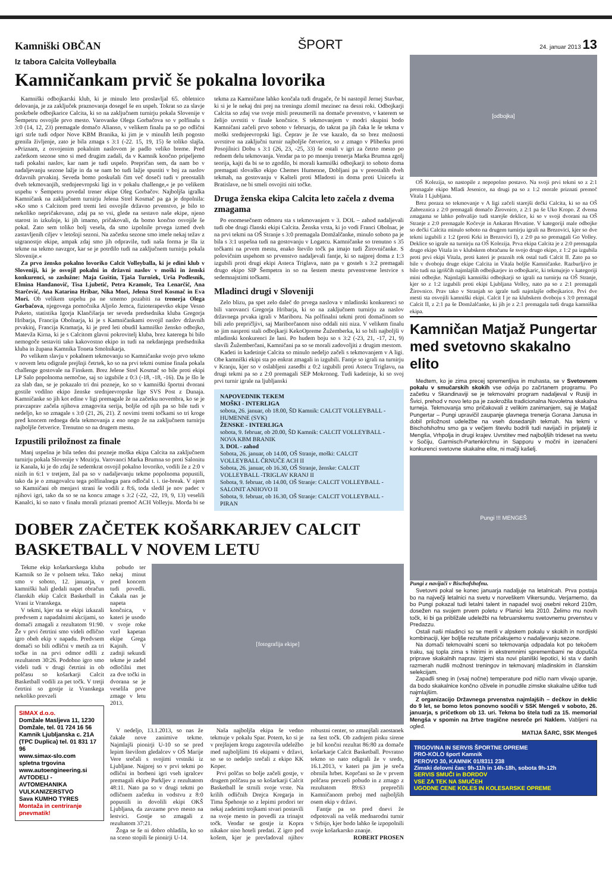Kamniški OBČAN ŠPORT 24. januar 2013 13
Iz tabora Calcita Volleyballa
Kamničankam prvič še pokalna lovorika
Kamniški odbojkarski klub, ki je minulo leto proslavljal 65. obletnico delovanja, je za zaključek praznovanja dosegel še en uspeh. Tokrat so za slavje poskrbele odbojkarice Calcita, ki so na zaključnem turnirju pokala Slovenije v Šempetru osvojile prvo mesto. Varovanke Olega Gorbačova so v polfinalu s 3:0 (14, 12, 23) premagale domačo Alianso, v velikem finalu pa so po odlični igri strle tudi odpor Nove KBM Branika, ki jim je v minulih letih pogosto grenila življenje, zato je bila zmaga s 3:1 (-22. 15, 19, 15) še toliko slajša. »Priznam, z osvojenim pokalnim naslovom je padlo veliko breme. Pred začetkom sezone smo si med drugim zadali, da v Kamnik končno pripeljemo tudi pokalni naslov, kar nam je tudi uspelo. Prepričan sem, da nam bo v nadaljevanju sezone lažje in da se nam bo tudi lažje spustiti v boj za naslov državnih prvakinj. Seveda bomo poskušali čim več doseči tudi v preostalih dveh tekmovanjih, srednjeevropski ligi in v pokalu challenge,« je po velikem uspehu v Šempetru povedal trener ekipe Oleg Gorbačov. Najboljša igralka Kamničank na zaključnem turnirju Jelena Strel Kosmač pa ga je dopolnila: »Ko smo s Calcitom pred tremi leti osvojile državno prvenstvo, je bilo to nekoliko nepričakovano, zdaj pa so vsi, glede na sestavo naše ekipe, njeno starost in izkušnje, ki jih imamo, pričakovali, da bomo končno osvojile še pokal. Zato sem toliko bolj vesela, da smo izpolnile prvega izmed dveh zastavljenih ciljev v letošnji sezoni. Na začetku sezone smo imele nekaj težav z uigranostjo ekipe, ampak zdaj smo jih odpravile, tudi naša forma je šla iz tekme na tekmo navzgor, kar se je potrdilo tudi na zaključnem turnirju pokala Slovenije.«
Za prvo žensko pokalno lovoriko Calcit Volleyballa, ki je edini klub v Sloveniji, ki je osvojil pokalni in državni naslov v moški in ženski konkurenci, so zaslužne: Maja Guštin, Tjaša Turnšek, Urša Podlesnik, Elmina Handanovič, Tisa Ljubetič, Petra Kramolc, Tea Lenarčič, Ana Starčević, Ana Katarina Hribar, Nika Mori, Jelena Strel Kosmač in Eva Mori. Ob velikem uspehu pa ne smemo pozabiti na trenerja Olega Gorbačova, njegovega pomočnika Aljošo Jemca, fizioterapevtko ekipe Vesno Puketo, statistika Igorja Klančišarja ter seveda predsednika kluba Gregorja Hribarja, Francija Obolnarja, ki je s Kamničankami osvojil naslov državnih prvakinj, Francija Kramarja, ki je pred leti obudil kamniško žensko odbojko, Matevža Kirna, ki je s Calcitom glavni pokrovitelj kluba, brez katerega bi bilo nemogoče sestaviti tako kakovostno ekipo in tudi na nekdanjega predsednika kluba in župana Kamnika Toneta Smolnikarja.
Po velikem slavju v pokalnem tekmovanju so Kamničanke svojo prvo tekmo v novem letu odigrale prejšnji četrtek, ko so na prvi tekmi osmine finala pokala challenge gostovale na Finskem. Brez Jelene Strel Kosmač so bile proti ekipi LP Salo popolnoma nemočne, saj so izgubile z 0:3 (-18, -18, -16). Da je šlo le za slab dan, se je pokazalo tri dni pozneje, ko so v kamniški športni dvorani gostile vodilno ekipo ženske srednjeevropske lige SVS Post z Dunaja. Kamničanke so jih kot edine v ligi premagale že na začetku novembra, ko se je pravzaprav začela njihova zmagovita serija, boljše od njih pa so bile tudi v nedeljo, ko so zmagale s 3:0 (21, 26, 21). Z novimi tremi točkami so tri kroge pred koncem rednega dela tekmovanja z eno nogo že na zaključnem turnirju najboljše četverice. Trenutno so na drugem mestu.
Izpustili priložnost za finale
Manj uspešna je bila teden dni pozneje moška ekipa Calcita na zaključnem turnirju pokala Slovenije v Mozirju. Varovanci Marka Brumna so proti Salonitu iz Kanala, ki je do zdaj že sedemkrat osvojil pokalno lovoriko, vodili že z 2:0 v nizih in 6:1 v tretjem, žal pa so v nadaljevanju tekme popolnoma popustili, tako da je o zmagovalcu tega polfinalnega para odločal t. i. tie-break. V njem so Kamničani ob menjavi strani še vodili z 8:6, toda sledil je nov padec v njihovi igri, tako da so se na koncu zmage s 3:2 (-22, -22, 19, 9, 13) veselili Kanalci, ki so nato v finalu morali priznati premoč ACH Volleyju. Morda bi se tekma za Kamničane lahko končala tudi drugače, če bi nastopil Jernej Stavbar, ki si je le nekaj dni prej na treningu zlomil mezinec na desni roki. Odbojkarji Calcita so zdaj vse svoje misli preusmerili na domače prvenstvo, v katerem se želijo uvrstiti v finale končnice. S tekmovanjem v modri skupini bodo Kamničani začeli prvo soboto v februarju, do takrat pa jih čaka le še tekma v moški srednjeevropski ligi. Čeprav je že vse kazalo, da so brez možnosti uvrstitve na zaključni turnir najboljše četverice, so z zmago v Pliberku proti Posojilnici Dobu s 3:1 (26, 23, -25, 33) še ostali v igri za četrto mesto po rednem delu tekmovanja. Vendar pa to po mnenju trenerja Marka Brumna zgolj teorija, kajti da bi se to zgodilo, bi morali kamniški odbojkarji to soboto doma premagati slovaško ekipo Chemes Humenne, Dobljani pa v preostalih dveh tekmah, na gostovanju v Kašteli proti Mladosti in doma proti Unicefu iz Bratislave, ne bi smeli osvojiti niti točke.
Druga ženska ekipa Calcita leto začela z dvema zmagama
Po enomesečnem odmoru sta s tekmovanjem v 3. DOL – zahod nadaljevali tudi obe drugi članski ekipi Calcita. Ženska vrsta, ki jo vodi Franci Obolnar, je na prvi tekmi na OŠ Stranje s 3:0 premagala Domžalčanke, minulo soboto pa je bila s 3:1 uspešna tudi na gostovanju v Logatcu. Kamničanke so trenutno s 35 točkami na prvem mestu, enako število točk pa imajo tudi Žirovničanke. S polovičnim uspehom so prvenstvo nadaljevali fantje, ki so najprej doma z 1:3 izgubili proti drugi ekipi Asteca Triglava, nato pa v gosteh s 3:2 premagali drugo ekipo SIP Šempetra in so na šestem mestu prvenstvene lestvice s sedemnajstimi točkami.
Mladinci drugi v Sloveniji
Zelo blizu, pa spet zelo daleč do prvega naslova v mladinski konkurenci so bili varovanci Gregorja Hribarja, ki so na zaključnem turnirju za naslov državnega prvaka igrali v Mariboru. Na polfinalni tekmi proti domačinom so bili zelo prepričljivi, saj Mariborčanom niso oddali niti niza. V velikem finalu so jim nasproti stali odbojkarji KekoOpreme Žužemberka, ki so bili najboljši v mladinski konkurenci že lani. Po hudem boju so s 3:2 (-23, 21, -17, 21, 9) slavili Žužemberčani, Kamničani pa so se morali zadovoljiti z drugim mestom.
Kadeti in kadetinje Calcita so minulo nedeljo začeli s tekmovanjem v A ligi. Obe kamniški ekipi sta po enkrat zmagali in izgubili. Fantje so igrali na turnirju v Kranju, kjer so v oslabljeni zasedbi z 0:2 izgubili proti Astecu Triglavu, na drugi tekmi pa so z 2:0 premagali SEP Mokronog. Tudi kadetinje, ki so svoj prvi turnir igrale na ljubljanski
NAPOVEDNIK TEKEM
MOŠKI - INTERLIGA
sobota, 26. januar, ob 18.00, ŠD Kamnik: CALCIT VOLLEYBALL - HUMENNE (SVK)
ŽENSKE - INTERLIGA
sobota, 9. februar, ob 20.00, ŠD Kamnik: CALCIT VOLLEYBALL - NOVA KBM BRANIK
3. DOL - zahod
Sobota, 26. januar, ob 14.00, OŠ Stranje, moški: CALCIT VOLLEYBALL ČRNUČE ACH II
Sobota, 26. januar, ob 16.30, OŠ Stranje, ženske: CALCIT VOLLEYBALL -TRIGLAV KRANJ II
Sobota, 9. februar, ob 14.00, OŠ Stranje: CALCIT VOLLEYBALL - SALONIT ANHOVO II
Sobota, 9. februar, ob 16.30, OŠ Stranje: CALCIT VOLLEYBALL - PIRAN
DOBER ZAČETEK KOŠARKARJEV CALCIT BASKETBALL V NOVEM LETU
Tekme ekip košarkarskega kluba Kamnik so že v polnem teku. Tako smo v soboto, 12. januarja, v kamniški hali gledali napet obračun članskih ekip Calcit Basketball in Vrani iz Vranskega.
V tekmi, kjer sta se ekipi izkazali predvsem z napadalnimi akcijami, so domači zmagali z rezultatom 91:90. Že v prvi četrtini smo videli odlično igro obeh ekip v napadu. Predvsem domači so bili odlični v metih za tri točke in na prvi odmor odšli z rezultatom 30:26. Podobno igro smo videli tudi v drugi četrtini in ob polčasu so košarkarji Calcit Basketball vodili za pet točk. V tretji četrtini so gostje iz Vranskega nekoliko prevzeli
SIMAX d.o.o.
Domžale Masljeva 11, 1230 Domžale, tel. 01 724 16 56
Kamnik Ljubljanska c. 21A (TPC Duplica) tel. 01 831 17 96
www.simax-slo.com
spletna trgovina www.autoengineering.si
AVTODELI - AVTOMEHANIKA VULKANIZERSTVO
Sava KUMHO TYRES
Montaža in centriranje pnevmatik!
pobudo ter nekaj minut pred koncem tudi povedli. Čakala nas je napeta končnica, v kateri je usodo v svoje roke vzel kapetan ekipe Grega Kajnih. V zadnji sekundi tekme je zadel odločilni met za dve točki in dvorana se je veselila prve zmage v letu 2013.
[fotografija ekipe]
V nedeljo, 13.1.2013, so nas že čakale nove zanimive tekme. Najmlajši pionirji U-10 so se pred lepim številom gledalcev v OŠ Marije Vere srečali s svojimi vrstniki iz Ljubljane. Najprej so v prvi tekmi po odlični in borbeni igri vseh igralcev premagali ekipo Parkljev z rezultatom 48:11. Nato pa so v drugi tekmi po odličnem začetku in vodstvu z 8:0 popustili in dovolili ekipi OKŠ Ljubljana, da zavzame prvo mesto na lestvici. Gostje so zmagali z rezultatom 37:21.
Žoga se še ni dobro ohladila, ko so na sceno stopili še pionirji U-14.
Naša najboljša ekipa še vedno tekmuje v pokalu Spar. Potem, ko si je v prejšnjem krogu zagotovila udeležbo med najboljšimi 16 ekipami v državi, so se to nedeljo srečali z ekipo KK Koper.
Prvi polčas so bolje začeli gostje, v drugem polčasu pa so košarkarji Calcit Basketball le strnili svoje vrste. Na krilih odličnih Drejca Kregarja in Tima Špehonje so z lepimi prodori ter nekaj zadetimi trojkami stvari postavili na svoje mesto in povedli za trinajst točk. Vendar se gostje iz Kopra nikakor niso hoteli predati. Z igro pod košem, kjer je prevladoval njihov robustni center, so zmanjšali zaostanek na šest točk. Ob zadnjem pisku sirene je bil končni rezultat 86:80 za domače košarkarje Calcit Basketball. Povratno tekmo so nato odigrali že v sredo, 16.1.2013, v kateri pa jim je sreča obrnila hrbet. Koprčani so že v prvem polčasu prevzeli pobudo in z zmago z rezultatom 89:63 preprečili Kamničanom preboj med najboljših osem ekip v državi.
Fantje pa so pred dnevi že odpotovali na velik mednarodni turnir v Srbijo, kjer bodo lahko še izpopolnili svoje košarkarsko znanje.
ROBERT PROSEN
[odbojka]
OŠ Kolezija, so nastopile z nepopolno postavo. Na svoji prvi tekmi so z 2:1 premagale ekipo Mladi Jesenice, na drugi pa so z 1:2 morale priznati premoč Vitala 1 Ljubljana.
Brez poraza so tekmovanje v A ligi začeli starejši dečki Calcita, ki so na OŠ Zabreznica z 2:0 premagali domačo Žirovnico, z 2:1 pa še Uko Kropo. Z dvema zmagama se lahko pohvalijo tudi starejše deklice, ki so v svoji dvorani na OŠ Stranje z 2:0 premagale Kočevje in Ankaran Hrvatine. V kategoriji male odbojke so dečki Calcita minulo soboto na drugem turnirju igrali na Brezovici, kjer so dve tekmi izgubili z 1:2 (proti Krki in Brezovici I), z 2:0 pa so premagali Go Volley. Deklice so igrale na turnirju na OŠ Kolezija. Prva ekipa Calcita je z 2:0 premagala drugo ekipo Vitala in v klubskem obračunu še svojo drugo ekipo, z 1:2 pa izgubila proti prvi ekipi Vitala, proti kateri je praznih rok ostal tudi Calcit II. Zato pa so bile v dvoboju druge ekipe Calcita in Vitala boljše Kamničanke. Razburljivo je bilo tudi na igriščih najmlajših odbojkarjev in odbojkaric, ki tekmujejo v kategoriji mini odbojke. Najmlajši kamniški odbojkarji so igrali na turnirju na OŠ Stranje, kjer so z 1:2 izgubili proti ekipi Ljubljana Volley, nato pa so z 2:1 premagali Žirovnico. Prav tako v Stranjah so igrale tudi najmlajše odbojkarice. Prvi dve mesti sta osvojili kamniški ekipi. Calcit I je na klubskem dvoboju s 3:0 premagal Calcit II, z 2:1 pa še Domžalčanke, ki jih je z 2:1 premagala tudi druga kamniška ekipa.
Kamničan Matjaž Pungertar med svetovno skakalno elito
Medtem, ko je zima precej spremenljiva in muhasta, se v Svetovnem pokalu v smučarskih skokih vse odvija po začrtanem programu. Po začetku v Skandinaviji se je tekmovalni program nadaljeval v Rusiji in Švici, prehod v novo leto pa je zaokrožila tradicionalna Novoletna skakalna turneja. Tekmovanja smo pričakovali z velikim zanimanjem, saj je Matjaž Pungertar – Pungi upravičil zaupanje glavnega trenerja Gorana Janusa in dobil priložnost udeležbe na vseh dosedanjih tekmah. Na tekmi v Bischofshofnu smo ga v večjem številu bodrili tudi navijači in prijatelji iz Mengša, Vrhpolja in drugi krajev. Uvrstitev med najboljših trideset na svetu v Sočiju, Garmisch-Partenkirchnu in Sapporu v močni in izenačeni konkurenci svetovne skakalne elite, ni mačji kašelj.
Pungi !!! MENGEŠ
Pungi z navijači v Bischofshofnu.
Svetovni pokal se konec januarja nadaljuje na letalnicah. Prva postaja bo na največji letalnici na svetu v norveškem Vikersundu. Verjamemo, da bo Pungi pokazal tudi letalni talent in napadel svoj osebni rekord 210m, dosežen na svojem prvem poletu v Planici leta 2010. Želimo mu novih točk, ki bi ga približale udeležbi na februarskemu svetovnemu prvenstvu v Predazzu.
Ostali naši mladinci so se merili v alpskem pokalu v skokih in nordijski kombinaciji, kjer boljše rezultate pričakujemo v nadaljevanju sezone.
Na domači tekmovalni sceni so tekmovanja odpadala kot po tekočem traku, saj topla zima s hitrimi in ekstremnimi spremembami ne dopušča priprave skakalnih naprav. Izjemi sta novi planiški lepotici, ki sta v danih razmerah nudili možnost treningov in tekmovanj mladinskim in članskim selekcijam.
Zapadli sneg in (vsaj nočne) temperature pod ničlo nam vlivajo upanje, da bodo skakalnice končno oživele in ponudile zimske skakalne užitke tudi najmlajšim.
Z organizacijo Državnega prvenstva najmlajših – dečkov in deklic do 9 let, se bomo letos ponovno soočili v SSK Mengeš v soboto, 26. januarja, s pričetkom ob 13. uri. Tekma bo štela tudi za 15. memorial Mengša v spomin na žrtve tragične nesreče pri Naklem. Vabljeni na ogled.
MATIJA ŠARC, SSK Mengeš
TRGOVINA IN SERVIS ŠPORTNE OPREME
PRO-KOLO šport Kamnik
PEROVO 30, KAMNIK 01/8311 238
Zimski delovni čas: 9h-11h in 14h-18h, sobota 9h-12h
SERVIS SMUČI in BORDOV
VSE ZA TEK NA SMUČEH
UGODNE CENE KOLES IN KOLESARSKE OPREME